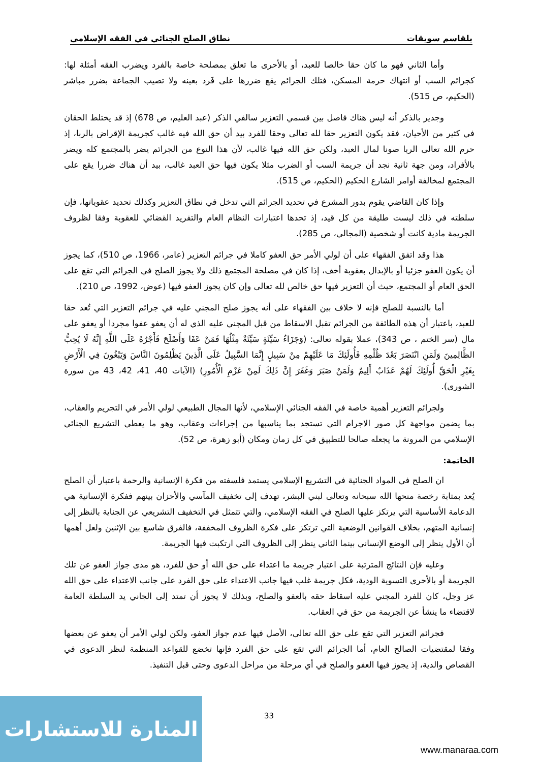بلقاسم سويقات نطاق الصلح الجنائي في الفقه الإسلامي
وأما الثاني فهو ما كان حقا خالصا للعبد، أو بالأحرى ما تعلق بمصلحة خاصة بالفرد ويضرب الفقه أمثلة لها: كجرائم السب أو انتهاك حرمة المسكن، فتلك الجرائم يقع ضررها على فَرد بعينه ولا تصيب الجماعة بضرر مباشر (الحكيم، ص 515).
وجدير بالذكر أنه ليس هناك فاصل بين قسمي التعزير سالفي الذكر (عبد العليم، ص 678) إذ قد يختلط الحقان في كثير من الأحيان، فقد يكون التعزير حقا لله تعالى وحقا للفرد بيد أن حق الله فيه غالب كجريمة الإقراض بالربا، إذ حرم الله تعالى الربا صونا لمال العبد، ولكن حق الله فيها غالب، لأن هذا النوع من الجرائم يضر بالمجتمع كله ويضر بالأفراد، ومن جهة ثانية نجد أن جريمة السب أو الضرب مثلا يكون فيها حق العبد غالب، بيد أن هناك ضررا يقع على المجتمع لمخالفة أوامر الشارع الحكيم (الحكيم، ص 515).
وإذا كان القاضي يقوم بدور المشرع في تحديد الجرائم التي تدخل في نطاق التعزير وكذلك تحديد عقوباتها، فإن سلطته في ذلك ليست طليقة من كل قيد، إذ تحدها اعتبارات النظام العام والتفريد القضائي للعقوبة وفقا لظروف الجريمة مادية كانت أو شخصية (المجالي، ص 285).
هذا وقد اتفق الفقهاء على أن لولي الأمر حق العفو كاملا في جرائم التعزير (عامر، 1966، ص 510)، كما يجوز أن يكون العفو جزئيا أو بالإبدال بعقوبة أخف، إذا كان في مصلحة المجتمع ذلك ولا يجوز الصلح في الجرائم التي تقع على الحق العام أو المجتمع، حيث أن التعزير فيها حق خالص لله تعالى وإن كان يجوز العفو فيها (عوض، 1992، ص 210).
أما بالنسبة للصلح فإنه لا خلاف بين الفقهاء على أنه يجوز صلح المجني عليه في جرائم التعزير التي تُعد حقا للعبد، باعتبار أن هذه الطائفة من الجرائم تقبل الاسقاط من قبل المجني عليه الذي له أن يعفو عفوا مجردا أو يعفو على مال (سر الختم ، ص 343)، عملا بقوله تعالى: (وَجَزَاءُ سَيِّئَةٍ سَيِّئَةٌ مِثْلُهَا فَمَنْ عَفَا وَأَصْلَحَ فَأَجْرُهُ عَلَى اللَّهِ إِنَّهُ لَا يُحِبُّ الظَّالِمِينَ وَلَمَنِ انْتَصَرَ بَعْدَ ظُلْمِهِ فَأُولَئِكَ مَا عَلَيْهِمْ مِنْ سَبِيلٍ إِنَّمَا السَّبِيلُ عَلَى الَّذِينَ يَظْلِمُونَ النَّاسَ وَيَبْغُونَ فِي الْأَرْضِ بِغَيْرِ الْحَقِّ أُولَئِكَ لَهُمْ عَذَابٌ أَلِيمٌ وَلَمَنْ صَبَرَ وَغَفَرَ إِنَّ ذَلِكَ لَمِنْ عَزْمِ الْأُمُورِ) (الآيات 40، 41، 42، 43 من سورة الشورى).
ولجرائم التعزير أهمية خاصة في الفقه الجنائي الإسلامي، لأنها المجال الطبيعي لولي الأمر في التجريم والعقاب، بما يضمن مواجهة كل صور الاجرام التي تستجد بما يناسبها من إجراءات وعقاب، وهو ما يعطي التشريع الجنائي الإسلامي من المرونة ما يجعله صالحا للتطبيق في كل زمان ومكان (أبو زهرة، ص 52).
الخاتمة:
ان الصلح في المواد الجنائية في التشريع الإسلامي يستمد فلسفته من فكرة الإنسانية والرحمة باعتبار أن الصلح يُعد بمثابة رخصة منحها الله سبحانه وتعالى لبني البشر، تهدف إلى تخفيف المآسي والأحزان بينهم ففكرة الإنسانية هي الدعامة الأساسية التي يرتكز عليها الصلح في الفقه الإسلامي، والتي تتمثل في التخفيف التشريعي عن الجناية بالنظر إلى إنسانية المتهم، بخلاف القوانين الوضعية التي ترتكز على فكرة الظروف المخففة، فالفرق شاسع بين الإثنين ولعل أهمها أن الأول ينظر إلى الوضع الإنساني بينما الثاني ينظر إلى الظروف التي ارتكبت فيها الجريمة.
وعليه فإن النتائج المترتبة على اعتبار جريمة ما اعتداء على حق الله أو حق للفرد، هو مدى جواز العفو عن تلك الجريمة أو بالأحرى التسوية الودية، فكل جريمة غلب فيها جانب الاعتداء على حق الفرد على جانب الاعتداء على حق الله عز وجل، كان للفرد المجني عليه اسقاط حقه بالعفو والصلح، وبذلك لا يجوز أن تمتد إلى الجاني يد السلطة العامة لاقتضاء ما ينشأ عن الجريمة من حق في العقاب.
فجرائم التعزير التي تقع على حق الله تعالى، الأصل فيها عدم جواز العفو، ولكن لولي الأمر أن يعفو عن بعضها وفقا لمقتضيات الصالح العام، أما الجرائم التي تقع على حق الفرد فإنها تخضع للقواعد المنظمة لنظر الدعوى في القصاص والدية، إذ يجوز فيها العفو والصلح في أي مرحلة من مراحل الدعوى وحتى قبل التنفيذ.
33
المنارة للاستشارات
www.manaraa.com